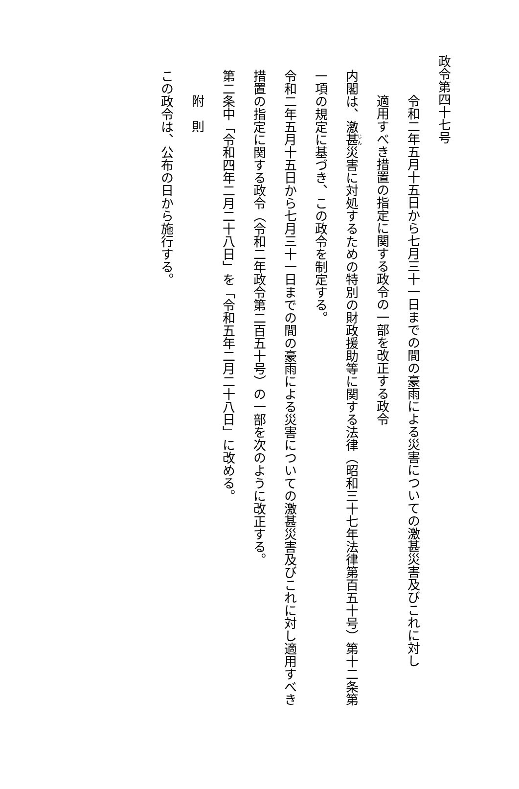政令第四十七号
令和二年五月十五日から七月三十一日までの間の豪雨による災害についての激甚災害及びこれに対し
適用すべき措置の指定に関する政令の一部を改正する政令
内閣は、激甚災害に対処するための特別の財政援助等に関する法律（昭和三十七年法律第百五十号）第十二条第一項の規定に基づき、この政令を制定する。
令和二年五月十五日から七月三十一日までの間の豪雨による災害についての激甚災害及びこれに対し適用すべき措置の指定に関する政令（令和二年政令第二百五十号）の一部を次のように改正する。
第二条中「令和四年二月二十八日」を「令和五年二月二十八日」に改める。
附　則
この政令は、公布の日から施行する。